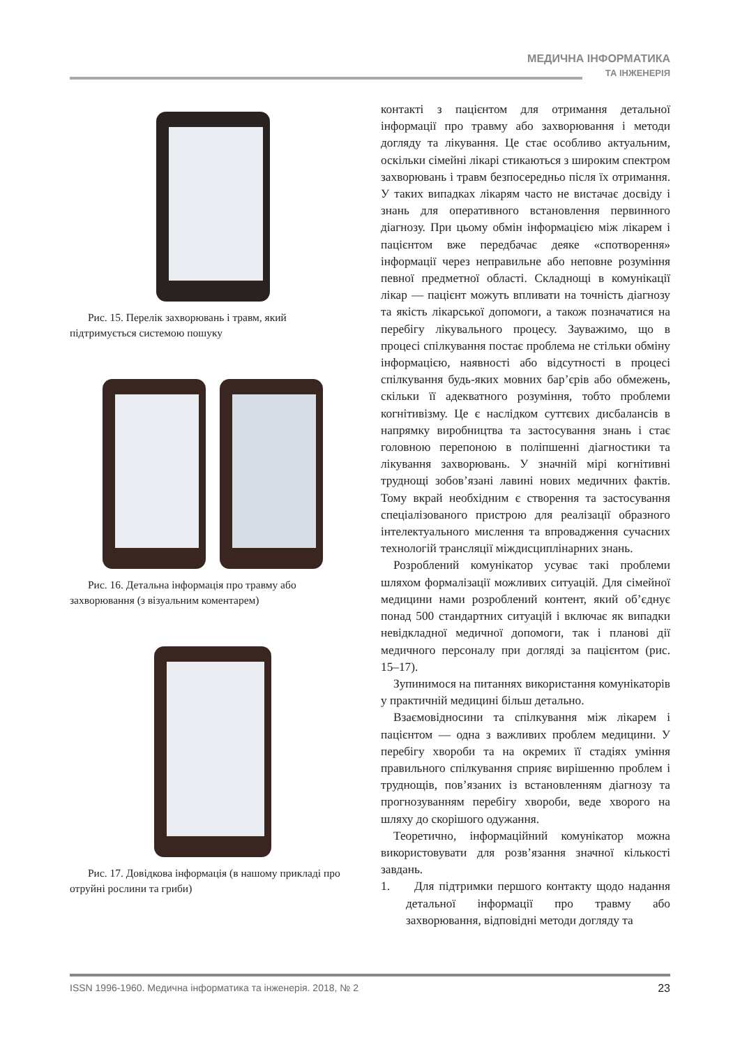МЕДИЧНА ІНФОРМАТИКА
ТА ІНЖЕНЕРІЯ
Рис. 15. Перелік захворювань і травм, який підтримується системою пошуку
Рис. 16. Детальна інформація про травму або захворювання (з візуальним коментарем)
Рис. 17. Довідкова інформація (в нашому прикладі про отруйні рослини та гриби)
контакті з пацієнтом для отримання детальної інформації про травму або захворювання і методи догляду та лікування. Це стає особливо актуальним, оскільки сімейні лікарі стикаються з широким спектром захворювань і травм безпосередньо після їх отримання. У таких випадках лікарям часто не вистачає досвіду і знань для оперативного встановлення первинного діагнозу. При цьому обмін інформацією між лікарем і пацієнтом вже передбачає деяке «спотворення» інформації через неправильне або неповне розуміння певної предметної області. Складнощі в комунікації лікар — пацієнт можуть впливати на точність діагнозу та якість лікарської допомоги, а також позначатися на перебігу лікувального процесу. Зауважимо, що в процесі спілкування постає проблема не стільки обміну інформацією, наявності або відсутності в процесі спілкування будь-яких мовних бар’єрів або обмежень, скільки її адекватного розуміння, тобто проблеми когнітивізму. Це є наслідком суттєвих дисбалансів в напрямку виробництва та застосування знань і стає головною перепоною в поліпшенні діагностики та лікування захворювань. У значній мірі когнітивні труднощі зобов’язані лавині нових медичних фактів. Тому вкрай необхідним є створення та застосування спеціалізованого пристрою для реалізації образного інтелектуального мислення та впровадження сучасних технологій трансляції міждисциплінарних знань.
Розроблений комунікатор усуває такі проблеми шляхом формалізації можливих ситуацій. Для сімейної медицини нами розроблений контент, який об’єднує понад 500 стандартних ситуацій і включає як випадки невідкладної медичної допомоги, так і планові дії медичного персоналу при догляді за пацієнтом (рис. 15–17).
Зупинимося на питаннях використання комунікаторів у практичній медицині більш детально.
Взаємовідносини та спілкування між лікарем і пацієнтом — одна з важливих проблем медицини. У перебігу хвороби та на окремих її стадіях уміння правильного спілкування сприяє вирішенню проблем і труднощів, пов’язаних із встановленням діагнозу та прогнозуванням перебігу хвороби, веде хворого на шляху до скорішого одужання.
Теоретично, інформаційний комунікатор можна використовувати для розв’язання значної кількості завдань.
1. Для підтримки першого контакту щодо надання детальної інформації про травму або захворювання, відповідні методи догляду та
ISSN 1996-1960. Медична інформатика та інженерія. 2018, № 2 23